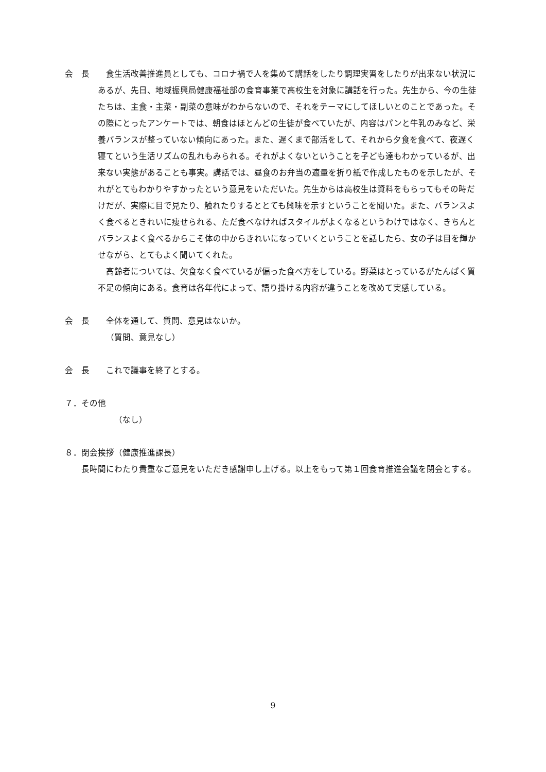会　長 食生活改善推進員としても、コロナ禍で人を集めて講話をしたり調理実習をしたりが出来ない状況にあるが、先日、地域振興局健康福祉部の食育事業で高校生を対象に講話を行った。先生から、今の生徒たちは、主食・主菜・副菜の意味がわからないので、それをテーマにしてほしいとのことであった。その際にとったアンケートでは、朝食はほとんどの生徒が食べていたが、内容はパンと牛乳のみなど、栄養バランスが整っていない傾向にあった。また、遅くまで部活をして、それから夕食を食べて、夜遅く寝てという生活リズムの乱れもみられる。それがよくないということを子ども達もわかっているが、出来ない実態があることも事実。講話では、昼食のお弁当の適量を折り紙で作成したものを示したが、それがとてもわかりやすかったという意見をいただいた。先生からは高校生は資料をもらってもその時だけだが、実際に目で見たり、触れたりするととても興味を示すということを聞いた。また、バランスよく食べるときれいに痩せられる、ただ食べなければスタイルがよくなるというわけではなく、きちんとバランスよく食べるからこそ体の中からきれいになっていくということを話したら、女の子は目を輝かせながら、とてもよく聞いてくれた。
高齢者については、欠食なく食べているが偏った食べ方をしている。野菜はとっているがたんぱく質不足の傾向にある。食育は各年代によって、語り掛ける内容が違うことを改めて実感している。
会　長 全体を通して、質問、意見はないか。
（質問、意見なし）
会　長 これで議事を終了とする。
７．その他
（なし）
８．閉会挨拶（健康推進課長）
長時間にわたり貴重なご意見をいただき感謝申し上げる。以上をもって第１回食育推進会議を閉会とする。
9